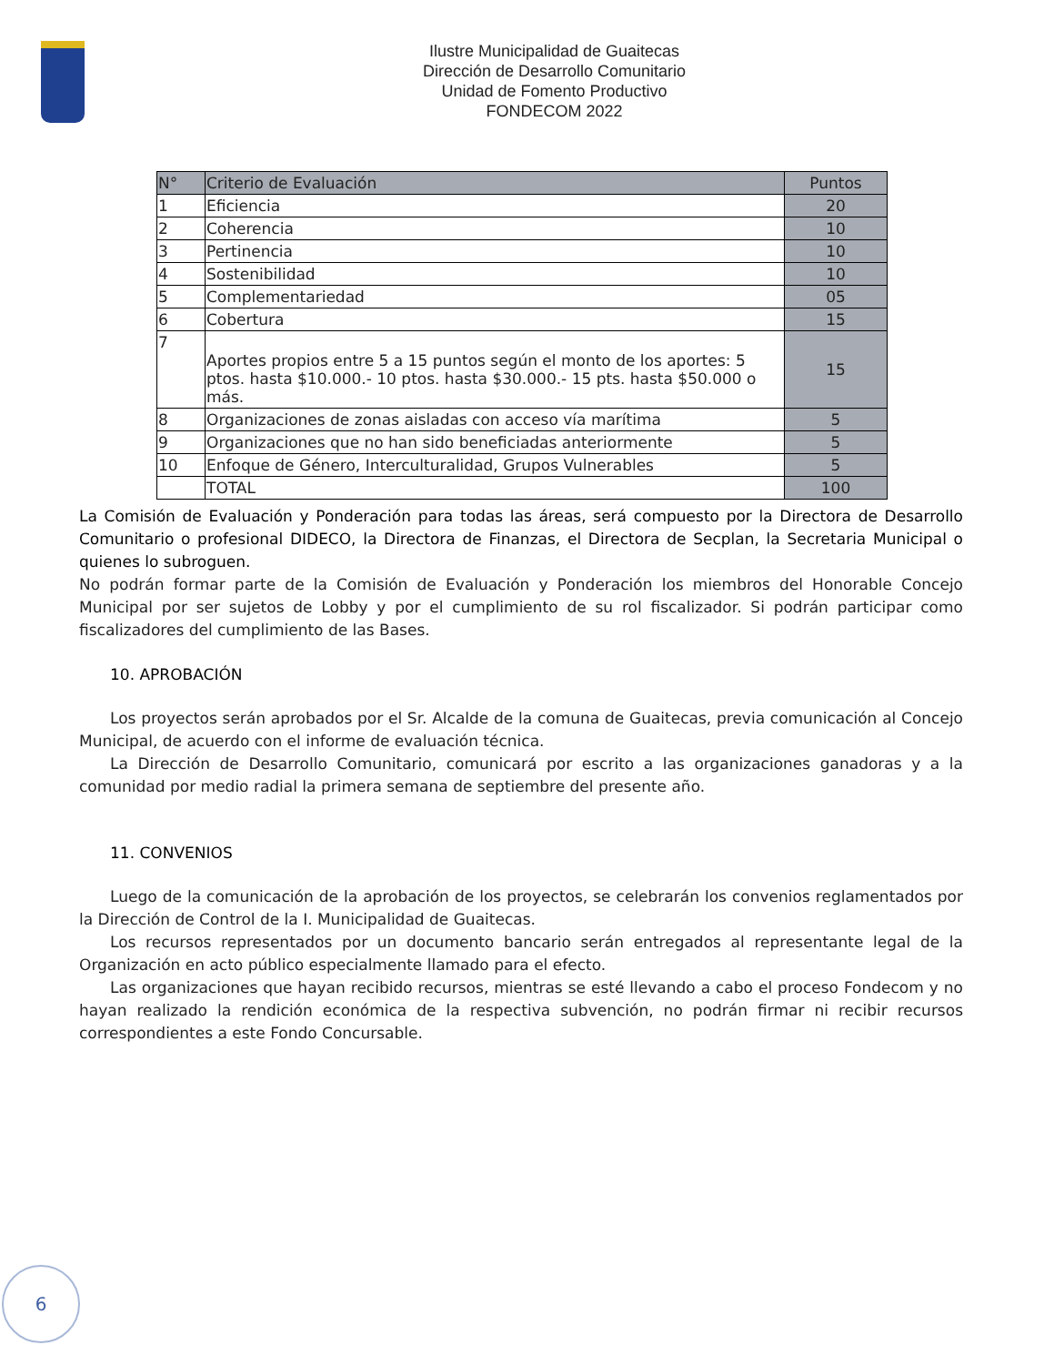Ilustre Municipalidad de Guaitecas
Dirección de Desarrollo Comunitario
Unidad de Fomento Productivo
FONDECOM 2022
| N° | Criterio de Evaluación | Puntos |
| --- | --- | --- |
| 1 | Eficiencia | 20 |
| 2 | Coherencia | 10 |
| 3 | Pertinencia | 10 |
| 4 | Sostenibilidad | 10 |
| 5 | Complementariedad | 05 |
| 6 | Cobertura | 15 |
| 7 | Aportes propios entre 5 a 15 puntos según el monto de los aportes: 5 ptos. hasta $10.000.- 10 ptos. hasta $30.000.- 15 pts. hasta $50.000 o más. | 15 |
| 8 | Organizaciones de zonas aisladas con acceso vía marítima | 5 |
| 9 | Organizaciones que no han sido beneficiadas anteriormente | 5 |
| 10 | Enfoque de Género, Interculturalidad, Grupos Vulnerables | 5 |
| | TOTAL | 100 |
La Comisión de Evaluación y Ponderación para todas las áreas, será compuesto por la Directora de Desarrollo Comunitario o profesional DIDECO, la Directora de Finanzas, el Directora de Secplan, la Secretaria Municipal o quienes lo subroguen.
No podrán formar parte de la Comisión de Evaluación y Ponderación los miembros del Honorable Concejo Municipal por ser sujetos de Lobby y por el cumplimiento de su rol fiscalizador. Si podrán participar como fiscalizadores del cumplimiento de las Bases.
10. APROBACIÓN
Los proyectos serán aprobados por el Sr. Alcalde de la comuna de Guaitecas, previa comunicación al Concejo Municipal, de acuerdo con el informe de evaluación técnica.
La Dirección de Desarrollo Comunitario, comunicará por escrito a las organizaciones ganadoras y a la comunidad por medio radial la primera semana de septiembre del presente año.
11. CONVENIOS
Luego de la comunicación de la aprobación de los proyectos, se celebrarán los convenios reglamentados por la Dirección de Control de la I. Municipalidad de Guaitecas.
Los recursos representados por un documento bancario serán entregados al representante legal de la Organización en acto público especialmente llamado para el efecto.
Las organizaciones que hayan recibido recursos, mientras se esté llevando a cabo el proceso Fondecom y no hayan realizado la rendición económica de la respectiva subvención, no podrán firmar ni recibir recursos correspondientes a este Fondo Concursable.
6